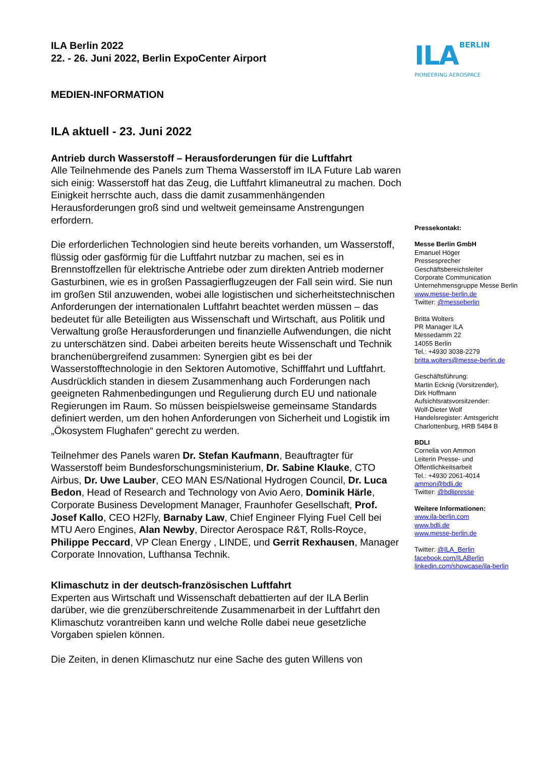ILA Berlin 2022
22. - 26. Juni 2022, Berlin ExpoCenter Airport
ILA BERLIN
PIONEERING AEROSPACE
MEDIEN-INFORMATION
ILA aktuell - 23. Juni 2022
Antrieb durch Wasserstoff – Herausforderungen für die Luftfahrt
Alle Teilnehmende des Panels zum Thema Wasserstoff im ILA Future Lab waren sich einig: Wasserstoff hat das Zeug, die Luftfahrt klimaneutral zu machen. Doch Einigkeit herrschte auch, dass die damit zusammenhängenden Herausforderungen groß sind und weltweit gemeinsame Anstrengungen erfordern.
Die erforderlichen Technologien sind heute bereits vorhanden, um Wasserstoff, flüssig oder gasförmig für die Luftfahrt nutzbar zu machen, sei es in Brennstoffzellen für elektrische Antriebe oder zum direkten Antrieb moderner Gasturbinen, wie es in großen Passagierflugzeugen der Fall sein wird. Sie nun im großen Stil anzuwenden, wobei alle logistischen und sicherheitstechnischen Anforderungen der internationalen Luftfahrt beachtet werden müssen – das bedeutet für alle Beteiligten aus Wissenschaft und Wirtschaft, aus Politik und Verwaltung große Herausforderungen und finanzielle Aufwendungen, die nicht zu unterschätzen sind. Dabei arbeiten bereits heute Wissenschaft und Technik branchenübergreifend zusammen: Synergien gibt es bei der Wasserstofftechnologie in den Sektoren Automotive, Schifffahrt und Luftfahrt. Ausdrücklich standen in diesem Zusammenhang auch Forderungen nach geeigneten Rahmenbedingungen und Regulierung durch EU und nationale Regierungen im Raum. So müssen beispielsweise gemeinsame Standards definiert werden, um den hohen Anforderungen von Sicherheit und Logistik im „Ökosystem Flughafen“ gerecht zu werden.
Teilnehmer des Panels waren Dr. Stefan Kaufmann, Beauftragter für Wasserstoff beim Bundesforschungsministerium, Dr. Sabine Klauke, CTO Airbus, Dr. Uwe Lauber, CEO MAN ES/National Hydrogen Council, Dr. Luca Bedon, Head of Research and Technology von Avio Aero, Dominik Härle, Corporate Business Development Manager, Fraunhofer Gesellschaft, Prof. Josef Kallo, CEO H2Fly, Barnaby Law, Chief Engineer Flying Fuel Cell bei MTU Aero Engines, Alan Newby, Director Aerospace R&T, Rolls-Royce, Philippe Peccard, VP Clean Energy , LINDE, und Gerrit Rexhausen, Manager Corporate Innovation, Lufthansa Technik.
Klimaschutz in der deutsch-französischen Luftfahrt
Experten aus Wirtschaft und Wissenschaft debattierten auf der ILA Berlin darüber, wie die grenzüberschreitende Zusammenarbeit in der Luftfahrt den Klimaschutz vorantreiben kann und welche Rolle dabei neue gesetzliche Vorgaben spielen können.
Die Zeiten, in denen Klimaschutz nur eine Sache des guten Willens von
Pressekontakt:
Messe Berlin GmbH
Emanuel Höger
Pressesprecher
Geschäftsbereichsleiter
Corporate Communication
Unternehmensgruppe Messe Berlin
www.messe-berlin.de
Twitter: @messeberlin
Britta Wolters
PR Manager ILA
Messedamm 22
14055 Berlin
Tel.: +4930 3038-2279
britta.wolters@messe-berlin.de
Geschäftsführung:
Martin Ecknig (Vorsitzender),
Dirk Hoffmann
Aufsichtsratsvorsitzender:
Wolf-Dieter Wolf
Handelsregister: Amtsgericht
Charlottenburg, HRB 5484 B
BDLI
Cornelia von Ammon
Leiterin Presse- und
Öffentlichkeitsarbeit
Tel.: +4930 2061-4014
ammon@bdli.de
Twitter: @bdlipresse
Weitere Informationen:
www.ila-berlin.com
www.bdli.de
www.messe-berlin.de
Twitter: @ILA_Berlin
facebook.com/ILABerlin
linkedin.com/showcase/ila-berlin